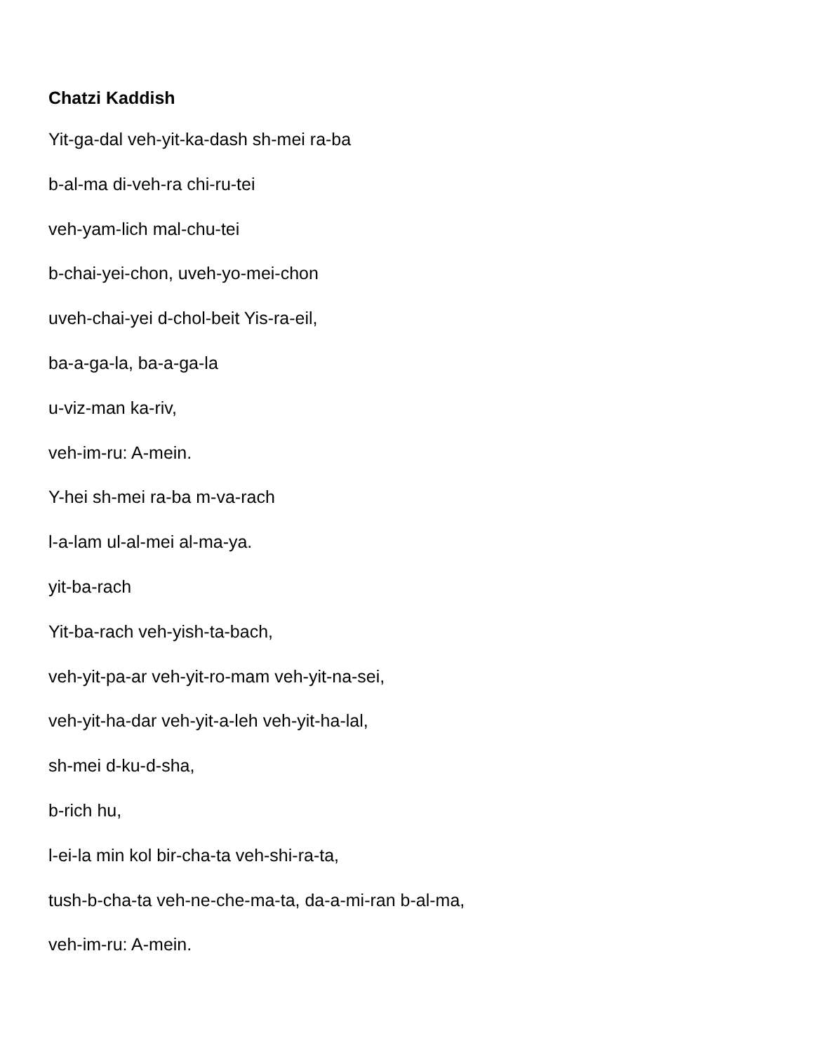Chatzi Kaddish
Yit-ga-dal veh-yit-ka-dash sh-mei ra-ba
b-al-ma di-veh-ra chi-ru-tei
veh-yam-lich mal-chu-tei
b-chai-yei-chon, uveh-yo-mei-chon
uveh-chai-yei d-chol-beit Yis-ra-eil,
ba-a-ga-la, ba-a-ga-la
u-viz-man ka-riv,
veh-im-ru: A-mein.
Y-hei sh-mei ra-ba m-va-rach
l-a-lam ul-al-mei al-ma-ya.
yit-ba-rach
Yit-ba-rach veh-yish-ta-bach,
veh-yit-pa-ar veh-yit-ro-mam veh-yit-na-sei,
veh-yit-ha-dar veh-yit-a-leh veh-yit-ha-lal,
sh-mei d-ku-d-sha,
b-rich hu,
l-ei-la min kol bir-cha-ta veh-shi-ra-ta,
tush-b-cha-ta veh-ne-che-ma-ta, da-a-mi-ran b-al-ma,
veh-im-ru: A-mein.